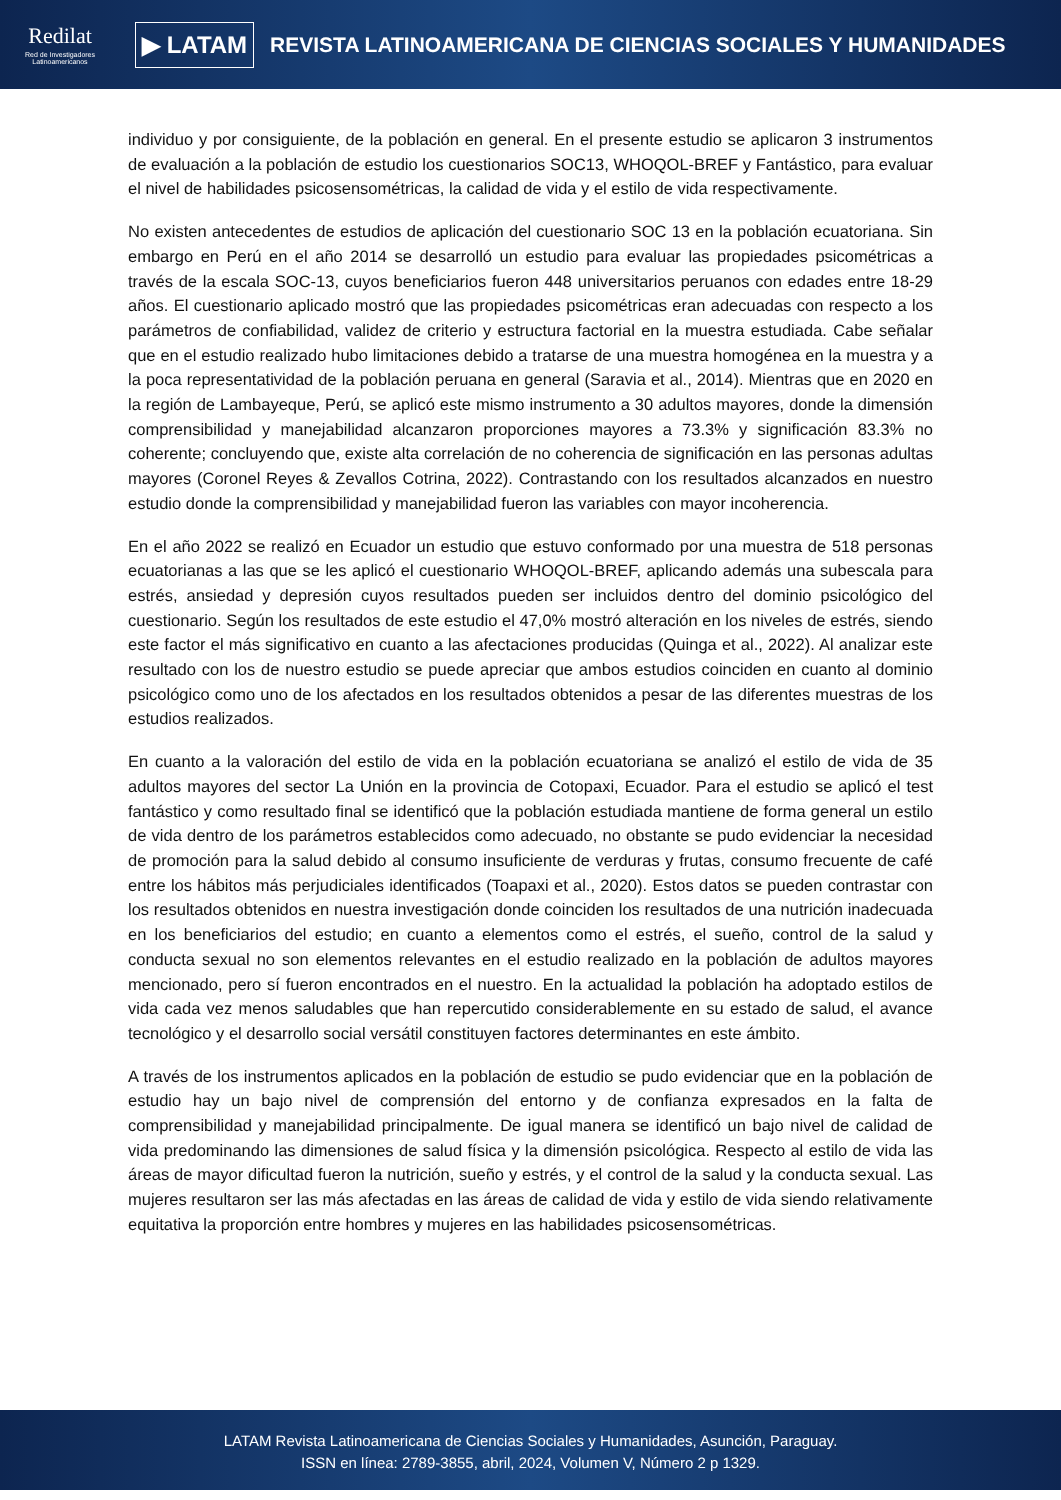Redilat
Red de Investigadores Latinoamericanos
▶ LATAM
REVISTA LATINOAMERICANA DE CIENCIAS SOCIALES Y HUMANIDADES
individuo y por consiguiente, de la población en general. En el presente estudio se aplicaron 3 instrumentos de evaluación a la población de estudio los cuestionarios SOC13, WHOQOL-BREF y Fantástico, para evaluar el nivel de habilidades psicosensométricas, la calidad de vida y el estilo de vida respectivamente.
No existen antecedentes de estudios de aplicación del cuestionario SOC 13 en la población ecuatoriana. Sin embargo en Perú en el año 2014 se desarrolló un estudio para evaluar las propiedades psicométricas a través de la escala SOC-13, cuyos beneficiarios fueron 448 universitarios peruanos con edades entre 18-29 años. El cuestionario aplicado mostró que las propiedades psicométricas eran adecuadas con respecto a los parámetros de confiabilidad, validez de criterio y estructura factorial en la muestra estudiada. Cabe señalar que en el estudio realizado hubo limitaciones debido a tratarse de una muestra homogénea en la muestra y a la poca representatividad de la población peruana en general (Saravia et al., 2014). Mientras que en 2020 en la región de Lambayeque, Perú, se aplicó este mismo instrumento a 30 adultos mayores, donde la dimensión comprensibilidad y manejabilidad alcanzaron proporciones mayores a 73.3% y significación 83.3% no coherente; concluyendo que, existe alta correlación de no coherencia de significación en las personas adultas mayores (Coronel Reyes & Zevallos Cotrina, 2022). Contrastando con los resultados alcanzados en nuestro estudio donde la comprensibilidad y manejabilidad fueron las variables con mayor incoherencia.
En el año 2022 se realizó en Ecuador un estudio que estuvo conformado por una muestra de 518 personas ecuatorianas a las que se les aplicó el cuestionario WHOQOL-BREF, aplicando además una subescala para estrés, ansiedad y depresión cuyos resultados pueden ser incluidos dentro del dominio psicológico del cuestionario. Según los resultados de este estudio el 47,0% mostró alteración en los niveles de estrés, siendo este factor el más significativo en cuanto a las afectaciones producidas (Quinga et al., 2022). Al analizar este resultado con los de nuestro estudio se puede apreciar que ambos estudios coinciden en cuanto al dominio psicológico como uno de los afectados en los resultados obtenidos a pesar de las diferentes muestras de los estudios realizados.
En cuanto a la valoración del estilo de vida en la población ecuatoriana se analizó el estilo de vida de 35 adultos mayores del sector La Unión en la provincia de Cotopaxi, Ecuador. Para el estudio se aplicó el test fantástico y como resultado final se identificó que la población estudiada mantiene de forma general un estilo de vida dentro de los parámetros establecidos como adecuado, no obstante se pudo evidenciar la necesidad de promoción para la salud debido al consumo insuficiente de verduras y frutas, consumo frecuente de café entre los hábitos más perjudiciales identificados (Toapaxi et al., 2020). Estos datos se pueden contrastar con los resultados obtenidos en nuestra investigación donde coinciden los resultados de una nutrición inadecuada en los beneficiarios del estudio; en cuanto a elementos como el estrés, el sueño, control de la salud y conducta sexual no son elementos relevantes en el estudio realizado en la población de adultos mayores mencionado, pero sí fueron encontrados en el nuestro. En la actualidad la población ha adoptado estilos de vida cada vez menos saludables que han repercutido considerablemente en su estado de salud, el avance tecnológico y el desarrollo social versátil constituyen factores determinantes en este ámbito.
A través de los instrumentos aplicados en la población de estudio se pudo evidenciar que en la población de estudio hay un bajo nivel de comprensión del entorno y de confianza expresados en la falta de comprensibilidad y manejabilidad principalmente. De igual manera se identificó un bajo nivel de calidad de vida predominando las dimensiones de salud física y la dimensión psicológica. Respecto al estilo de vida las áreas de mayor dificultad fueron la nutrición, sueño y estrés, y el control de la salud y la conducta sexual. Las mujeres resultaron ser las más afectadas en las áreas de calidad de vida y estilo de vida siendo relativamente equitativa la proporción entre hombres y mujeres en las habilidades psicosensométricas.
LATAM Revista Latinoamericana de Ciencias Sociales y Humanidades, Asunción, Paraguay.
ISSN en línea: 2789-3855, abril, 2024, Volumen V, Número 2 p 1329.